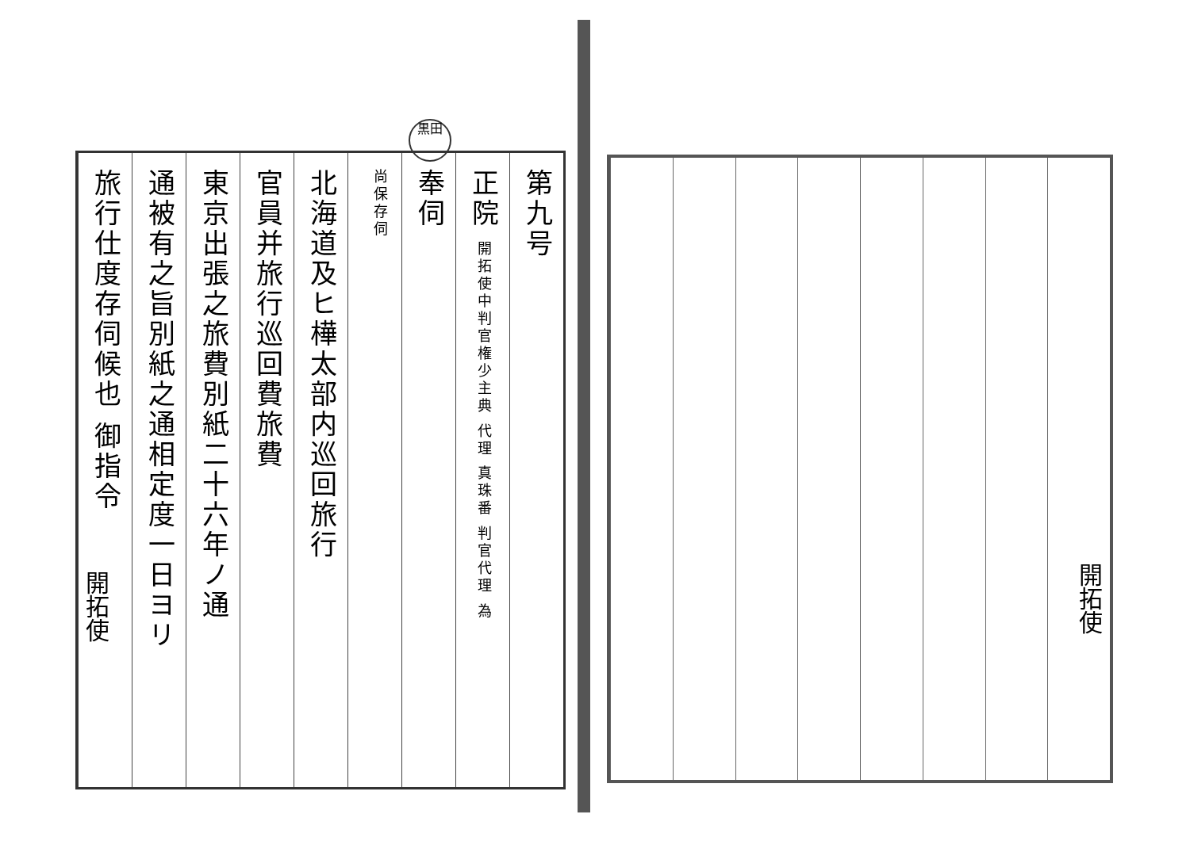黒田
第九号
正院 開拓使中判官権少主典 代理 真珠番 判官代理 為
奉伺
尚保存伺
北海道及ヒ樺太部内巡回旅行
官員并旅行巡回費旅費
東京出張之旅費別紙二十六年ノ通
通被有之旨別紙之通相定度一日ヨリ
旅行仕度存伺候也 御指令
開拓使
開拓使